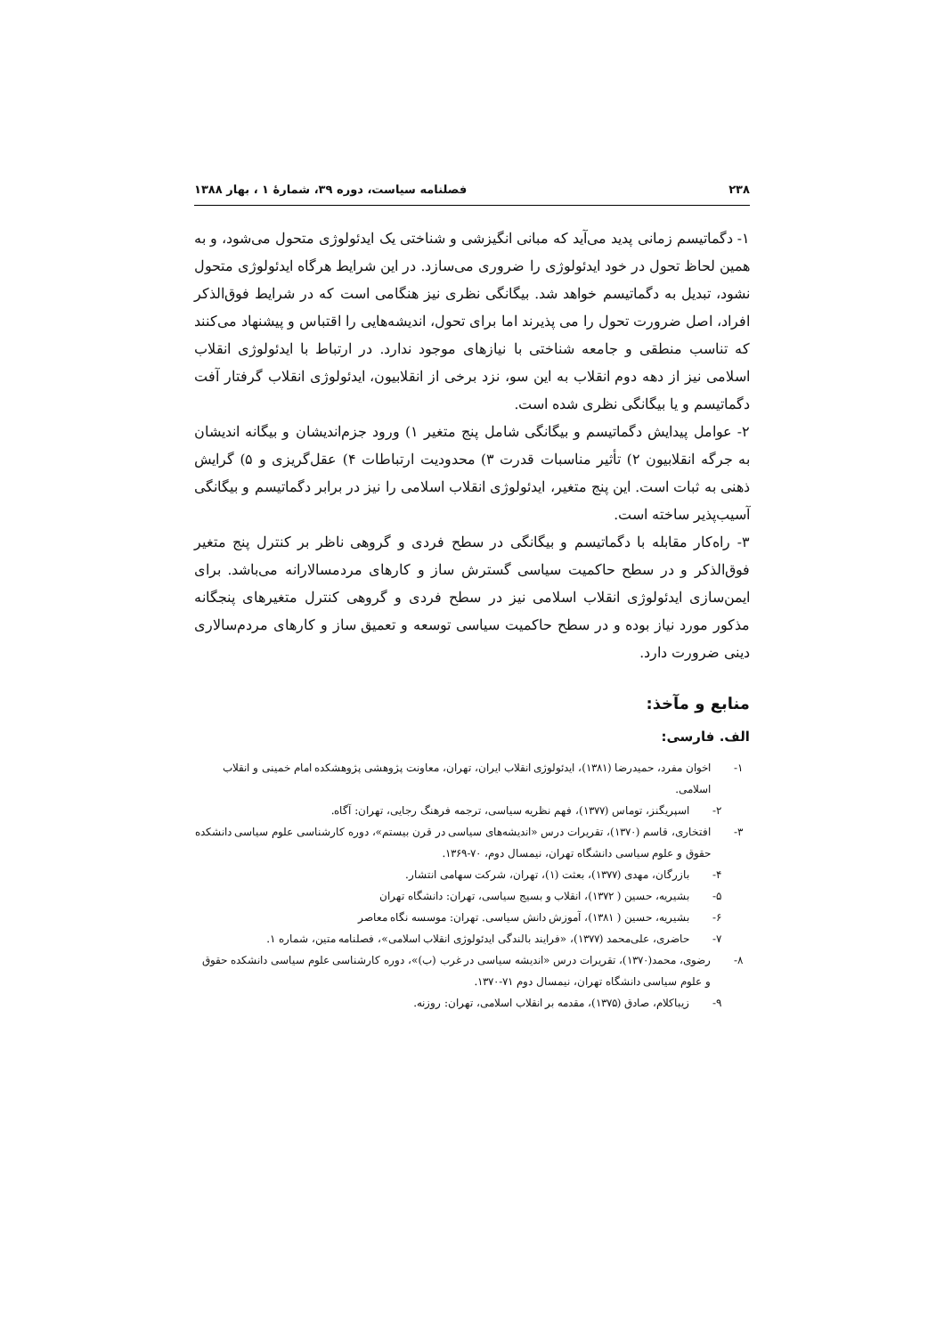۲۳۸ فصلنامه سیاست، دوره ۳۹، شمارهٔ ۱ ، بهار ۱۳۸۸
۱- دگماتیسم زمانی پدید می‌آید که مبانی انگیزشی و شناختی یک ایدئولوژی متحول می‌شود، و به همین لحاظ تحول در خود ایدئولوژی را ضروری می‌سازد. در این شرایط هرگاه ایدئولوژی متحول نشود، تبدیل به دگماتیسم خواهد شد. بیگانگی نظری نیز هنگامی است که در شرایط فوق‌الذکر افراد، اصل ضرورت تحول را می پذیرند اما برای تحول، اندیشه‌هایی را اقتباس و پیشنهاد می‌کنند که تناسب منطقی و جامعه شناختی با نیازهای موجود ندارد. در ارتباط با ایدئولوژی انقلاب اسلامی نیز از دهه دوم انقلاب به این سو، نزد برخی از انقلابیون، ایدئولوژی انقلاب گرفتار آفت دگماتیسم و یا بیگانگی نظری شده است.
۲- عوامل پیدایش دگماتیسم و بیگانگی شامل پنج متغیر ۱) ورود جزم‌اندیشان و بیگانه اندیشان به جرگه انقلابیون ۲) تأثیر مناسبات قدرت ۳) محدودیت ارتباطات ۴) عقل‌گریزی و ۵) گرایش ذهنی به ثبات است. این پنج متغیر، ایدئولوژی انقلاب اسلامی را نیز در برابر دگماتیسم و بیگانگی آسیب‌پذیر ساخته است.
۳- راه‌کار مقابله با دگماتیسم و بیگانگی در سطح فردی و گروهی ناظر بر کنترل پنج متغیر فوق‌الذکر و در سطح حاکمیت سیاسی گسترش ساز و کارهای مردمسالارانه می‌باشد. برای ایمن‌سازی ایدئولوژی انقلاب اسلامی نیز در سطح فردی و گروهی کنترل متغیرهای پنجگانه مذکور مورد نیاز بوده و در سطح حاکمیت سیاسی توسعه و تعمیق ساز و کارهای مردم‌سالاری دینی ضرورت دارد.
منابع و مآخذ:
الف. فارسی:
۱- اخوان مفرد، حمیدرضا (۱۳۸۱)، ایدئولوژی انقلاب ایران، تهران، معاونت پژوهشی پژوهشکده امام خمینی و انقلاب اسلامی.
۲- اسپریگنز، توماس (۱۳۷۷)، فهم نظریه سیاسی، ترجمه فرهنگ رجایی، تهران: آگاه.
۳- افتخاری، قاسم (۱۳۷۰)، تقریرات درس «اندیشه‌های سیاسی در قرن بیستم»، دوره کارشناسی علوم سیاسی دانشکده حقوق و علوم سیاسی دانشگاه تهران، نیمسال دوم، ۷۰-۱۳۶۹.
۴- بازرگان، مهدی (۱۳۷۷)، بعثت (۱)، تهران، شرکت سهامی انتشار.
۵- بشیریه، حسین ( ۱۳۷۲)، انقلاب و بسیج سیاسی، تهران: دانشگاه تهران
۶- بشیریه، حسین ( ۱۳۸۱)، آموزش دانش سیاسی. تهران: موسسه نگاه معاصر
۷- حاضری، علی‌محمد (۱۳۷۷)، «فرایند بالندگی ایدئولوژی انقلاب اسلامی»، فصلنامه متین، شماره ۱.
۸- رضوی، محمد(۱۳۷۰)، تقریرات درس «اندیشه سیاسی در غرب (ب)»، دوره کارشناسی علوم سیاسی دانشکده حقوق و علوم سیاسی دانشگاه تهران، نیمسال دوم ۷۱-۱۳۷۰.
۹- زیباکلام، صادق (۱۳۷۵)، مقدمه بر انقلاب اسلامی، تهران: روزنه.